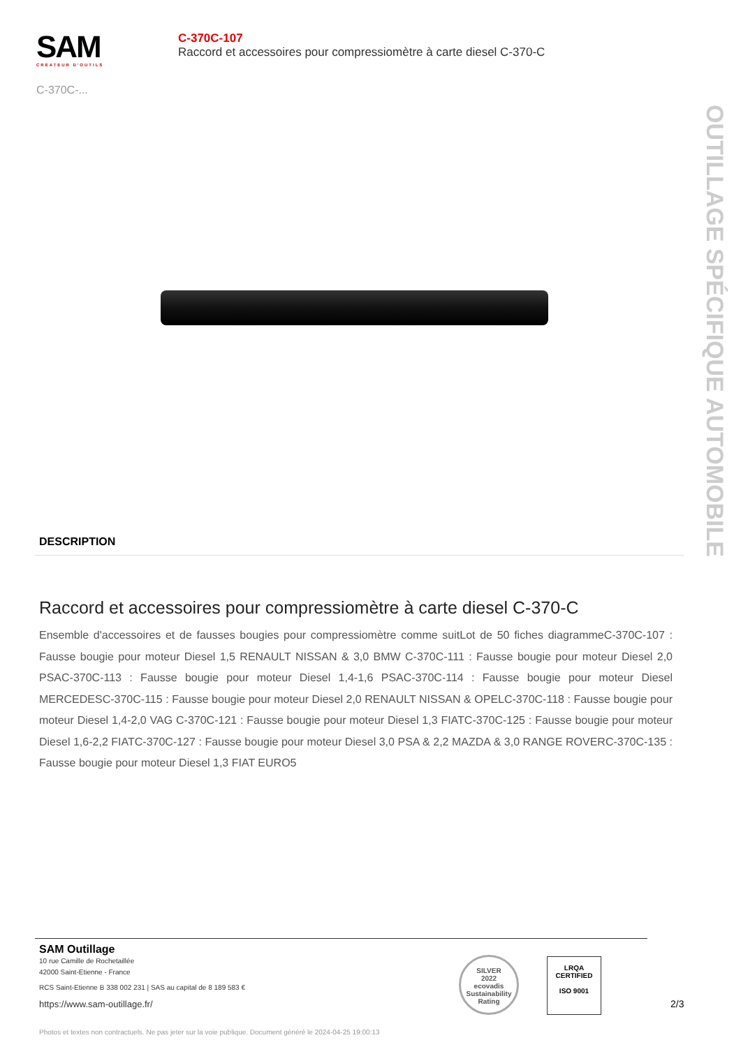SAM
CRÉATEUR D'OUTILS
C-370C-...
C-370C-107
Raccord et accessoires pour compressiomètre à carte diesel C-370-C
OUTILLAGE SPÉCIFIQUE AUTOMOBILE
DESCRIPTION
Raccord et accessoires pour compressiomètre à carte diesel C-370-C
Ensemble d'accessoires et de fausses bougies pour compressiomètre comme suitLot de 50 fiches diagrammeC-370C-107 : Fausse bougie pour moteur Diesel 1,5 RENAULT NISSAN & 3,0 BMW C-370C-111 : Fausse bougie pour moteur Diesel 2,0 PSAC-370C-113 : Fausse bougie pour moteur Diesel 1,4-1,6 PSAC-370C-114 : Fausse bougie pour moteur Diesel MERCEDESC-370C-115 : Fausse bougie pour moteur Diesel 2,0 RENAULT NISSAN & OPELC-370C-118 : Fausse bougie pour moteur Diesel 1,4-2,0 VAG C-370C-121 : Fausse bougie pour moteur Diesel 1,3 FIATC-370C-125 : Fausse bougie pour moteur Diesel 1,6-2,2 FIATC-370C-127 : Fausse bougie pour moteur Diesel 3,0 PSA & 2,2 MAZDA & 3,0 RANGE ROVERC-370C-135 : Fausse bougie pour moteur Diesel 1,3 FIAT EURO5
SAM Outillage
10 rue Camille de Rochetaillée
42000 Saint-Etienne - France
RCS Saint-Etienne B 338 002 231 | SAS au capital de 8 189 583 €
https://www.sam-outillage.fr/
SILVER
2022
ecovadis
Sustainability Rating
LRQA
CERTIFIED
ISO 9001
2/3
Photos et textes non contractuels. Ne pas jeter sur la voie publique. Document généré le 2024-04-25 19:00:13